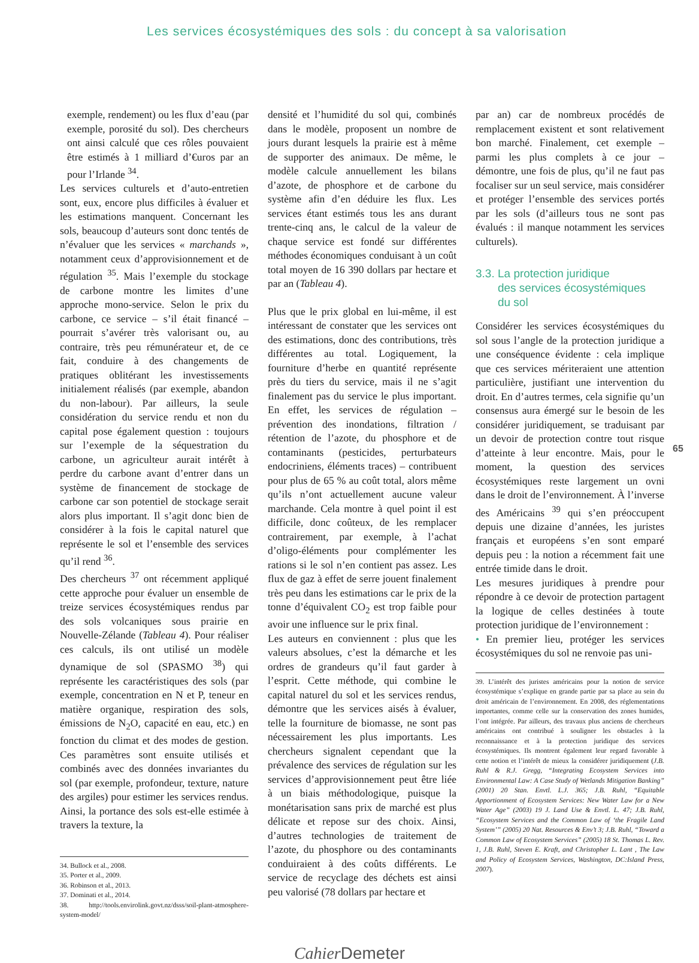Les services écosystémiques des sols : du concept à sa valorisation
exemple, rendement) ou les flux d’eau (par exemple, porosité du sol). Des chercheurs ont ainsi calculé que ces rôles pouvaient être estimés à 1 milliard d’€uros par an pour l’Irlande <sup>34</sup>.
Les services culturels et d’auto-entretien sont, eux, encore plus difficiles à évaluer et les estimations manquent. Concernant les sols, beaucoup d’auteurs sont donc tentés de n’évaluer que les services « marchands », notamment ceux d’approvisionnement et de régulation <sup>35</sup>. Mais l’exemple du stockage de carbone montre les limites d’une approche mono-service. Selon le prix du carbone, ce service – s’il était financé – pourrait s’avérer très valorisant ou, au contraire, très peu rémunérateur et, de ce fait, conduire à des changements de pratiques oblitérant les investissements initialement réalisés (par exemple, abandon du non-labour). Par ailleurs, la seule considération du service rendu et non du capital pose également question : toujours sur l’exemple de la séquestration du carbone, un agriculteur aurait intérêt à perdre du carbone avant d’entrer dans un système de financement de stockage de carbone car son potentiel de stockage serait alors plus important. Il s’agit donc bien de considérer à la fois le capital naturel que représente le sol et l’ensemble des services qu’il rend <sup>36</sup>.
Des chercheurs <sup>37</sup> ont récemment appliqué cette approche pour évaluer un ensemble de treize services écosystémiques rendus par des sols volcaniques sous prairie en Nouvelle-Zélande (Tableau 4). Pour réaliser ces calculs, ils ont utilisé un modèle dynamique de sol (SPASMO <sup>38</sup>) qui représente les caractéristiques des sols (par exemple, concentration en N et P, teneur en matière organique, respiration des sols, émissions de N<sub>2</sub>O, capacité en eau, etc.) en fonction du climat et des modes de gestion. Ces paramètres sont ensuite utilisés et combinés avec des données invariantes du sol (par exemple, profondeur, texture, nature des argiles) pour estimer les services rendus. Ainsi, la portance des sols est-elle estimée à travers la texture, la
34. Bullock et al., 2008.
35. Porter et al., 2009.
36. Robinson et al., 2013.
37. Dominati et al., 2014.
38. http://tools.envirolink.govt.nz/dsss/soil-plant-atmosphere-system-model/
densité et l’humidité du sol qui, combinés dans le modèle, proposent un nombre de jours durant lesquels la prairie est à même de supporter des animaux. De même, le modèle calcule annuellement les bilans d’azote, de phosphore et de carbone du système afin d’en déduire les flux. Les services étant estimés tous les ans durant trente-cinq ans, le calcul de la valeur de chaque service est fondé sur différentes méthodes économiques conduisant à un coût total moyen de 16 390 dollars par hectare et par an (Tableau 4).
Plus que le prix global en lui-même, il est intéressant de constater que les services ont des estimations, donc des contributions, très différentes au total. Logiquement, la fourniture d’herbe en quantité représente près du tiers du service, mais il ne s’agit finalement pas du service le plus important. En effet, les services de régulation – prévention des inondations, filtration / rétention de l’azote, du phosphore et de contaminants (pesticides, perturbateurs endocriniens, éléments traces) – contribuent pour plus de 65 % au coût total, alors même qu’ils n’ont actuellement aucune valeur marchande. Cela montre à quel point il est difficile, donc coûteux, de les remplacer contrairement, par exemple, à l’achat d’oligo-éléments pour complémenter les rations si le sol n’en contient pas assez. Les flux de gaz à effet de serre jouent finalement très peu dans les estimations car le prix de la tonne d’équivalent CO<sub>2</sub> est trop faible pour avoir une influence sur le prix final.
Les auteurs en conviennent : plus que les valeurs absolues, c’est la démarche et les ordres de grandeurs qu’il faut garder à l’esprit. Cette méthode, qui combine le capital naturel du sol et les services rendus, démontre que les services aisés à évaluer, telle la fourniture de biomasse, ne sont pas nécessairement les plus importants. Les chercheurs signalent cependant que la prévalence des services de régulation sur les services d’approvisionnement peut être liée à un biais méthodologique, puisque la monétarisation sans prix de marché est plus délicate et repose sur des choix. Ainsi, d’autres technologies de traitement de l’azote, du phosphore ou des contaminants conduiraient à des coûts différents. Le service de recyclage des déchets est ainsi peu valorisé (78 dollars par hectare et
par an) car de nombreux procédés de remplacement existent et sont relativement bon marché. Finalement, cet exemple – parmi les plus complets à ce jour – démontre, une fois de plus, qu’il ne faut pas focaliser sur un seul service, mais considérer et protéger l’ensemble des services portés par les sols (d’ailleurs tous ne sont pas évalués : il manque notamment les services culturels).
3.3. La protection juridique
des services écosystémiques
du sol
Considérer les services écosystémiques du sol sous l’angle de la protection juridique a une conséquence évidente : cela implique que ces services mériteraient une attention particulière, justifiant une intervention du droit. En d’autres termes, cela signifie qu’un consensus aura émergé sur le besoin de les considérer juridiquement, se traduisant par un devoir de protection contre tout risque d’atteinte à leur encontre. Mais, pour le moment, la question des services écosystémiques reste largement un ovni dans le droit de l’environnement. À l’inverse des Américains <sup>39</sup> qui s’en préoccupent depuis une dizaine d’années, les juristes français et européens s’en sont emparé depuis peu : la notion a récemment fait une entrée timide dans le droit.
Les mesures juridiques à prendre pour répondre à ce devoir de protection partagent la logique de celles destinées à toute protection juridique de l’environnement :
• En premier lieu, protéger les services écosystémiques du sol ne renvoie pas uni-
39. L’intérêt des juristes américains pour la notion de service écosystémique s’explique en grande partie par sa place au sein du droit américain de l’environnement. En 2008, des réglementations importantes, comme celle sur la conservation des zones humides, l’ont intégrée. Par ailleurs, des travaux plus anciens de chercheurs américains ont contribué à souligner les obstacles à la reconnaissance et à la protection juridique des services écosystémiques. Ils montrent également leur regard favorable à cette notion et l’intérêt de mieux la considérer juridiquement (J.B. Ruhl & R.J. Gregg, “Integrating Ecosystem Services into Environmental Law: A Case Study of Wetlands Mitigation Banking” (2001) 20 Stan. Envtl. L.J. 365; J.B. Ruhl, “Equitable Apportionment of Ecosystem Services: New Water Law for a New Water Age” (2003) 19 J. Land Use & Envtl. L. 47; J.B. Ruhl, “Ecosystem Services and the Common Law of ‘the Fragile Land System’” (2005) 20 Nat. Resources & Env’t 3; J.B. Ruhl, “Toward a Common Law of Ecosystem Services” (2005) 18 St. Thomas L. Rev. 1, J.B. Ruhl, Steven E. Kraft, and Christopher L. Lant , The Law and Policy of Ecosystem Services, Washington, DC:Island Press, 2007).
65
Cahier Demeter